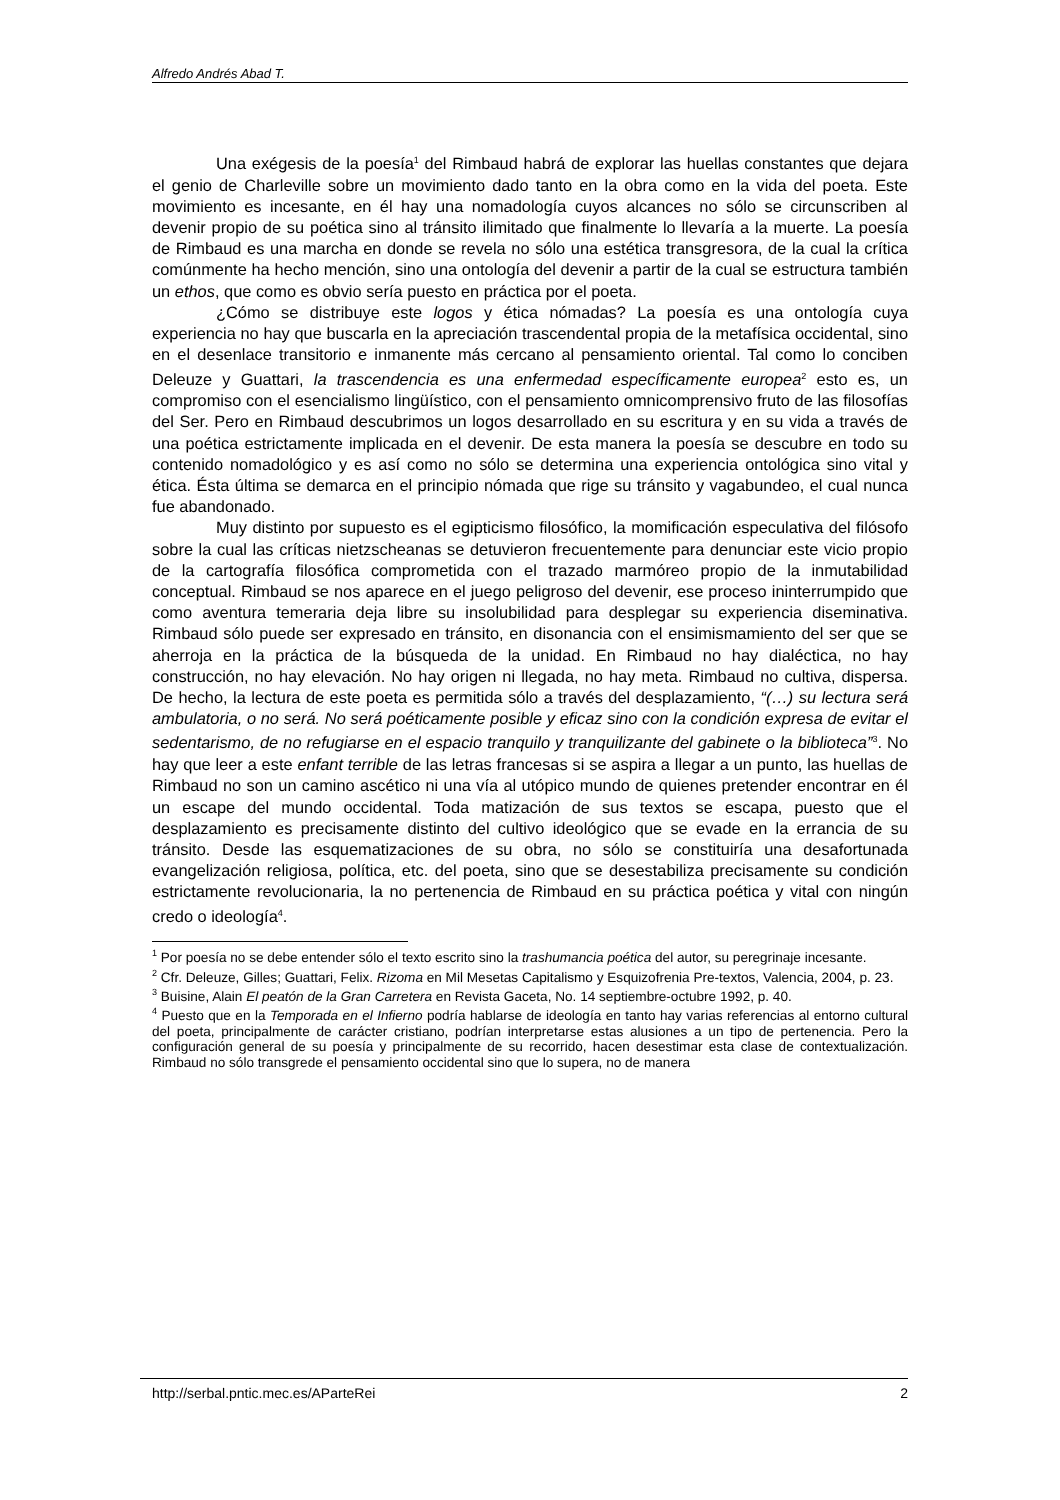Alfredo Andrés Abad T.
Una exégesis de la poesía<sup>1</sup> del Rimbaud habrá de explorar las huellas constantes que dejara el genio de Charleville sobre un movimiento dado tanto en la obra como en la vida del poeta. Este movimiento es incesante, en él hay una nomadología cuyos alcances no sólo se circunscriben al devenir propio de su poética sino al tránsito ilimitado que finalmente lo llevaría a la muerte. La poesía de Rimbaud es una marcha en donde se revela no sólo una estética transgresora, de la cual la crítica comúnmente ha hecho mención, sino una ontología del devenir a partir de la cual se estructura también un ethos, que como es obvio sería puesto en práctica por el poeta.
¿Cómo se distribuye este logos y ética nómadas? La poesía es una ontología cuya experiencia no hay que buscarla en la apreciación trascendental propia de la metafísica occidental, sino en el desenlace transitorio e inmanente más cercano al pensamiento oriental. Tal como lo conciben Deleuze y Guattari, la trascendencia es una enfermedad específicamente europea<sup>2</sup> esto es, un compromiso con el esencialismo lingüístico, con el pensamiento omnicomprensivo fruto de las filosofías del Ser. Pero en Rimbaud descubrimos un logos desarrollado en su escritura y en su vida a través de una poética estrictamente implicada en el devenir. De esta manera la poesía se descubre en todo su contenido nomadológico y es así como no sólo se determina una experiencia ontológica sino vital y ética. Ésta última se demarca en el principio nómada que rige su tránsito y vagabundeo, el cual nunca fue abandonado.
Muy distinto por supuesto es el egipticismo filosófico, la momificación especulativa del filósofo sobre la cual las críticas nietzscheanas se detuvieron frecuentemente para denunciar este vicio propio de la cartografía filosófica comprometida con el trazado marmóreo propio de la inmutabilidad conceptual. Rimbaud se nos aparece en el juego peligroso del devenir, ese proceso ininterrumpido que como aventura temeraria deja libre su insolubilidad para desplegar su experiencia diseminativa. Rimbaud sólo puede ser expresado en tránsito, en disonancia con el ensimismamiento del ser que se aherroja en la práctica de la búsqueda de la unidad. En Rimbaud no hay dialéctica, no hay construcción, no hay elevación. No hay origen ni llegada, no hay meta. Rimbaud no cultiva, dispersa. De hecho, la lectura de este poeta es permitida sólo a través del desplazamiento, “(…) su lectura será ambulatoria, o no será. No será poéticamente posible y eficaz sino con la condición expresa de evitar el sedentarismo, de no refugiarse en el espacio tranquilo y tranquilizante del gabinete o la biblioteca”<sup>3</sup>. No hay que leer a este enfant terrible de las letras francesas si se aspira a llegar a un punto, las huellas de Rimbaud no son un camino ascético ni una vía al utópico mundo de quienes pretender encontrar en él un escape del mundo occidental. Toda matización de sus textos se escapa, puesto que el desplazamiento es precisamente distinto del cultivo ideológico que se evade en la errancia de su tránsito. Desde las esquematizaciones de su obra, no sólo se constituiría una desafortunada evangelización religiosa, política, etc. del poeta, sino que se desestabiliza precisamente su condición estrictamente revolucionaria, la no pertenencia de Rimbaud en su práctica poética y vital con ningún credo o ideología<sup>4</sup>.
<sup>1</sup> Por poesía no se debe entender sólo el texto escrito sino la trashumancia poética del autor, su peregrinaje incesante.
<sup>2</sup> Cfr. Deleuze, Gilles; Guattari, Felix. Rizoma en Mil Mesetas Capitalismo y Esquizofrenia Pre-textos, Valencia, 2004, p. 23.
<sup>3</sup> Buisine, Alain El peatón de la Gran Carretera en Revista Gaceta, No. 14 septiembre-octubre 1992, p. 40.
<sup>4</sup> Puesto que en la Temporada en el Infierno podría hablarse de ideología en tanto hay varias referencias al entorno cultural del poeta, principalmente de carácter cristiano, podrían interpretarse estas alusiones a un tipo de pertenencia. Pero la configuración general de su poesía y principalmente de su recorrido, hacen desestimar esta clase de contextualización. Rimbaud no sólo transgrede el pensamiento occidental sino que lo supera, no de manera
http://serbal.pntic.mec.es/AParteRei 2